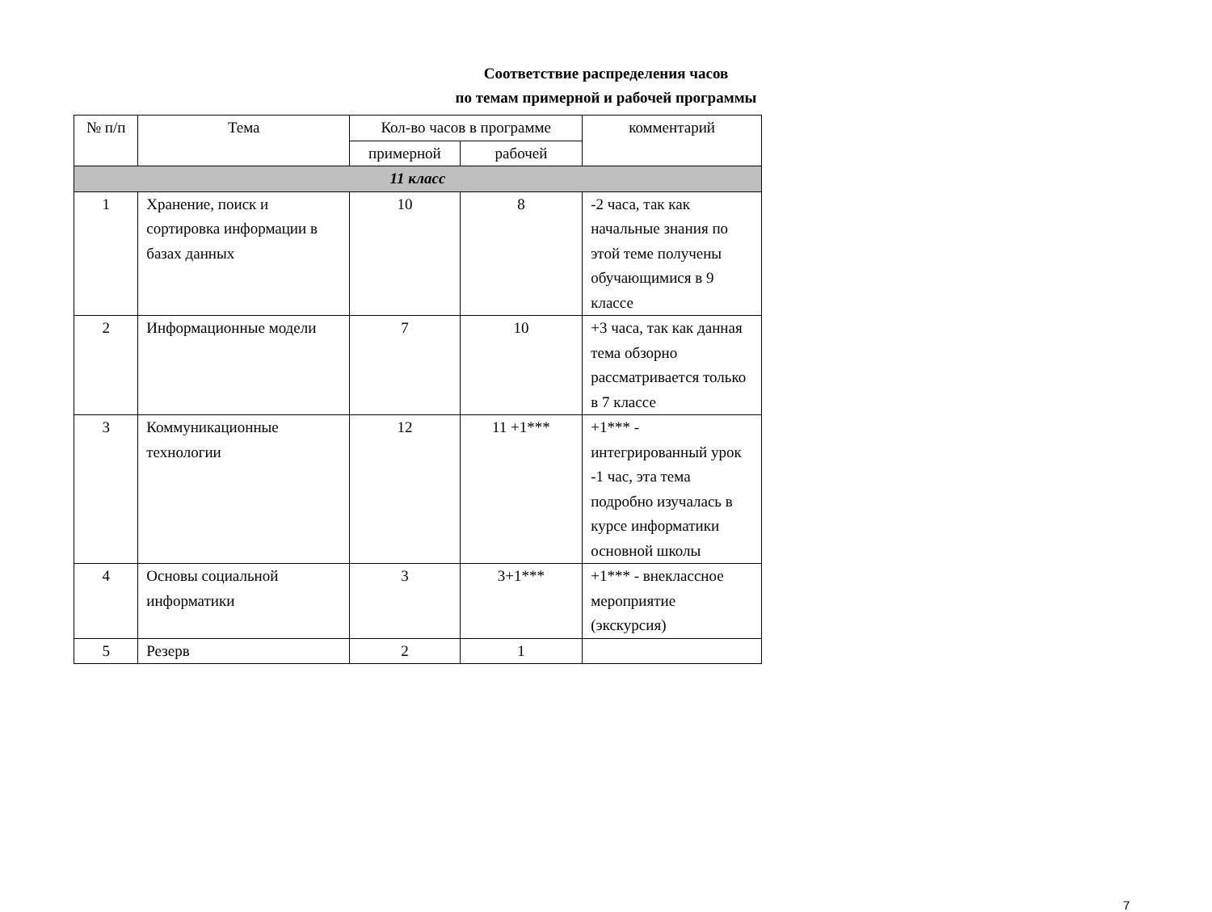Соответствие распределения часов
по темам примерной и рабочей программы
| № п/п | Тема | Кол-во часов в программе | | комментарий |
| --- | --- | --- | --- | --- |
| | | примерной | рабочей | |
| 11 класс | | | | |
| 1 | Хранение, поиск и сортировка информации в базах данных | 10 | 8 | -2 часа, так как начальные знания по этой теме получены обучающимися в 9 классе |
| 2 | Информационные модели | 7 | 10 | +3 часа, так как данная тема обзорно рассматривается только в 7 классе |
| 3 | Коммуникационные технологии | 12 | 11 +1*** | +1*** - интегрированный урок -1 час, эта тема подробно изучалась в курсе информатики основной школы |
| 4 | Основы социальной информатики | 3 | 3+1*** | +1*** - внеклассное мероприятие (экскурсия) |
| 5 | Резерв | 2 | 1 | |
7